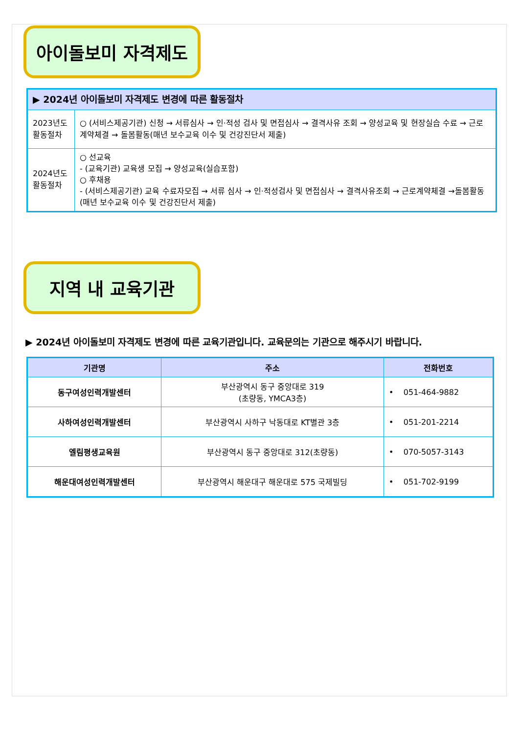아이돌보미 자격제도
| ▶ 2024년 아이돌보미 자격제도 변경에 따른 활동절차 | |
| 2023년도 활동절차 | ○ (서비스제공기관) 신청 → 서류심사 → 인·적성 검사 및 면접심사 → 결격사유 조회 → 양성교육 및 현장실습 수료 → 근로계약체결 → 돌봄활동(매년 보수교육 이수 및 건강진단서 제출) |
| 2024년도 활동절차 | ○ 선교육 - (교육기관) 교육생 모집 → 양성교육(실습포함) ○ 후채용 - (서비스제공기관) 교육 수료자모집 → 서류 심사 → 인·적성검사 및 면접심사 → 결격사유조회 → 근로계약체결 →돌봄활동(매년 보수교육 이수 및 건강진단서 제출) |
지역 내 교육기관
▶ 2024년 아이돌보미 자격제도 변경에 따른 교육기관입니다. 교육문의는 기관으로 해주시기 바랍니다.
| 기관명 | 주소 | 전화번호 |
| --- | --- | --- |
| 동구여성인력개발센터 | 부산광역시 동구 중앙대로 319 (초량동, YMCA3층) | • 051-464-9882 |
| 사하여성인력개발센터 | 부산광역시 사하구 낙동대로 KT별관 3층 | • 051-201-2214 |
| 엘림평생교육원 | 부산광역시 동구 중앙대로 312(초량동) | • 070-5057-3143 |
| 해운대여성인력개발센터 | 부산광역시 해운대구 해운대로 575 국제빌딩 | • 051-702-9199 |